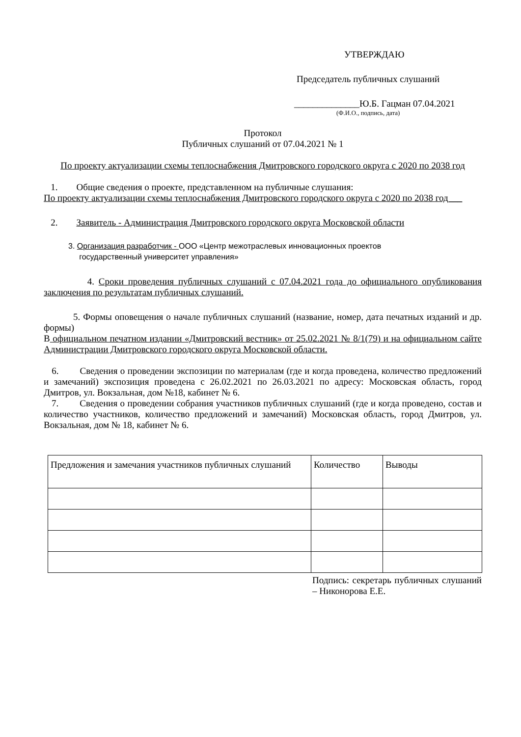УТВЕРЖДАЮ
Председатель публичных слушаний
______________Ю.Б. Гацман 07.04.2021
(Ф.И.О., подпись, дата)
Протокол
Публичных слушаний от 07.04.2021 № 1
По проекту актуализации схемы теплоснабжения Дмитровского городского округа с 2020 по 2038 год
1. Общие сведения о проекте, представленном на публичные слушания:
По проекту актуализации схемы теплоснабжения Дмитровского городского округа с 2020 по 2038 год___
2. Заявитель - Администрация Дмитровского городского округа Московской области
3. Организация разработчик - ООО «Центр межотраслевых инновационных проектов
государственный университет управления»
4. Сроки проведения публичных слушаний с 07.04.2021 года до официального опубликования заключения по результатам публичных слушаний.
5. Формы оповещения о начале публичных слушаний (название, номер, дата печатных изданий и др. формы)
В официальном печатном издании «Дмитровский вестник» от 25.02.2021 № 8/1(79) и на официальном сайте Администрации Дмитровского городского округа Московской области.
6. Сведения о проведении экспозиции по материалам (где и когда проведена, количество предложений и замечаний) экспозиция проведена с 26.02.2021 по 26.03.2021 по адресу: Московская область, город Дмитров, ул. Вокзальная, дом №18, кабинет № 6.
7. Сведения о проведении собрания участников публичных слушаний (где и когда проведено, состав и количество участников, количество предложений и замечаний) Московская область, город Дмитров, ул. Вокзальная, дом № 18, кабинет № 6.
| Предложения и замечания участников публичных слушаний | Количество | Выводы |
Подпись: секретарь публичных слушаний – Никонорова Е.Е.